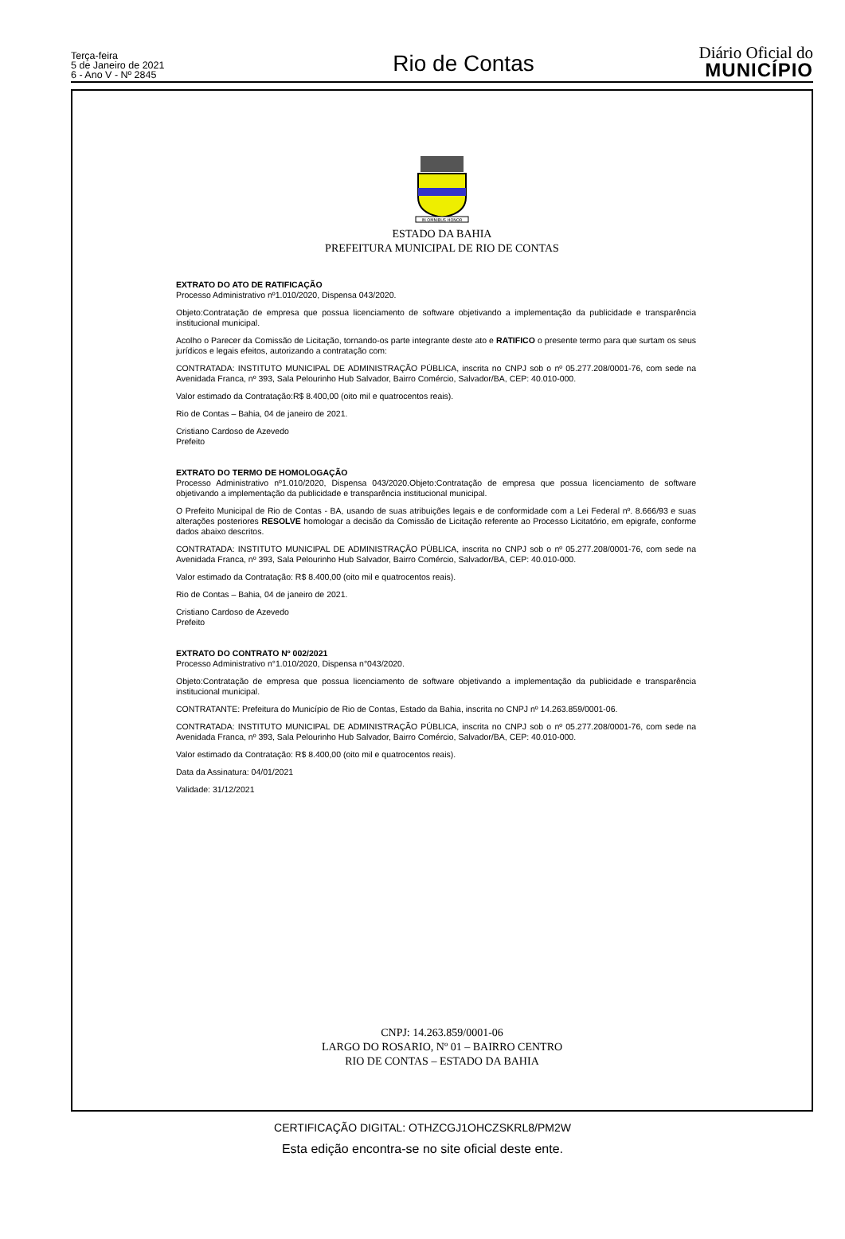Terça-feira
5 de Janeiro de 2021
6 - Ano V - Nº 2845
Rio de Contas
Diário Oficial do
MUNICÍPIO
IN OMNIBUS HONOR
ESTADO DA BAHIA
PREFEITURA MUNICIPAL DE RIO DE CONTAS
EXTRATO DO ATO DE RATIFICAÇÃO
Processo Administrativo nº1.010/2020, Dispensa 043/2020.
Objeto:Contratação de empresa que possua licenciamento de software objetivando a implementação da publicidade e transparência institucional municipal.
Acolho o Parecer da Comissão de Licitação, tornando-os parte integrante deste ato e RATIFICO o presente termo para que surtam os seus jurídicos e legais efeitos, autorizando a contratação com:
CONTRATADA: INSTITUTO MUNICIPAL DE ADMINISTRAÇÃO PÚBLICA, inscrita no CNPJ sob o nº 05.277.208/0001-76, com sede na Avenidada Franca, nº 393, Sala Pelourinho Hub Salvador, Bairro Comércio, Salvador/BA, CEP: 40.010-000.
Valor estimado da Contratação:R$ 8.400,00 (oito mil e quatrocentos reais).
Rio de Contas – Bahia, 04 de janeiro de 2021.
Cristiano Cardoso de Azevedo
Prefeito
EXTRATO DO TERMO DE HOMOLOGAÇÃO
Processo Administrativo nº1.010/2020, Dispensa 043/2020.Objeto:Contratação de empresa que possua licenciamento de software objetivando a implementação da publicidade e transparência institucional municipal.
O Prefeito Municipal de Rio de Contas - BA, usando de suas atribuições legais e de conformidade com a Lei Federal nº. 8.666/93 e suas alterações posteriores RESOLVE homologar a decisão da Comissão de Licitação referente ao Processo Licitatório, em epigrafe, conforme dados abaixo descritos.
CONTRATADA: INSTITUTO MUNICIPAL DE ADMINISTRAÇÃO PÚBLICA, inscrita no CNPJ sob o nº 05.277.208/0001-76, com sede na Avenidada Franca, nº 393, Sala Pelourinho Hub Salvador, Bairro Comércio, Salvador/BA, CEP: 40.010-000.
Valor estimado da Contratação: R$ 8.400,00 (oito mil e quatrocentos reais).
Rio de Contas – Bahia, 04 de janeiro de 2021.
Cristiano Cardoso de Azevedo
Prefeito
EXTRATO DO CONTRATO Nº 002/2021
Processo Administrativo n°1.010/2020, Dispensa n°043/2020.
Objeto:Contratação de empresa que possua licenciamento de software objetivando a implementação da publicidade e transparência institucional municipal.
CONTRATANTE: Prefeitura do Município de Rio de Contas, Estado da Bahia, inscrita no CNPJ nº 14.263.859/0001-06.
CONTRATADA: INSTITUTO MUNICIPAL DE ADMINISTRAÇÃO PÚBLICA, inscrita no CNPJ sob o nº 05.277.208/0001-76, com sede na Avenidada Franca, nº 393, Sala Pelourinho Hub Salvador, Bairro Comércio, Salvador/BA, CEP: 40.010-000.
Valor estimado da Contratação: R$ 8.400,00 (oito mil e quatrocentos reais).
Data da Assinatura: 04/01/2021
Validade: 31/12/2021
CNPJ: 14.263.859/0001-06
LARGO DO ROSARIO, Nº 01 – BAIRRO CENTRO
RIO DE CONTAS – ESTADO DA BAHIA
CERTIFICAÇÃO DIGITAL: OTHZCGJ1OHCZSKRL8/PM2W
Esta edição encontra-se no site oficial deste ente.